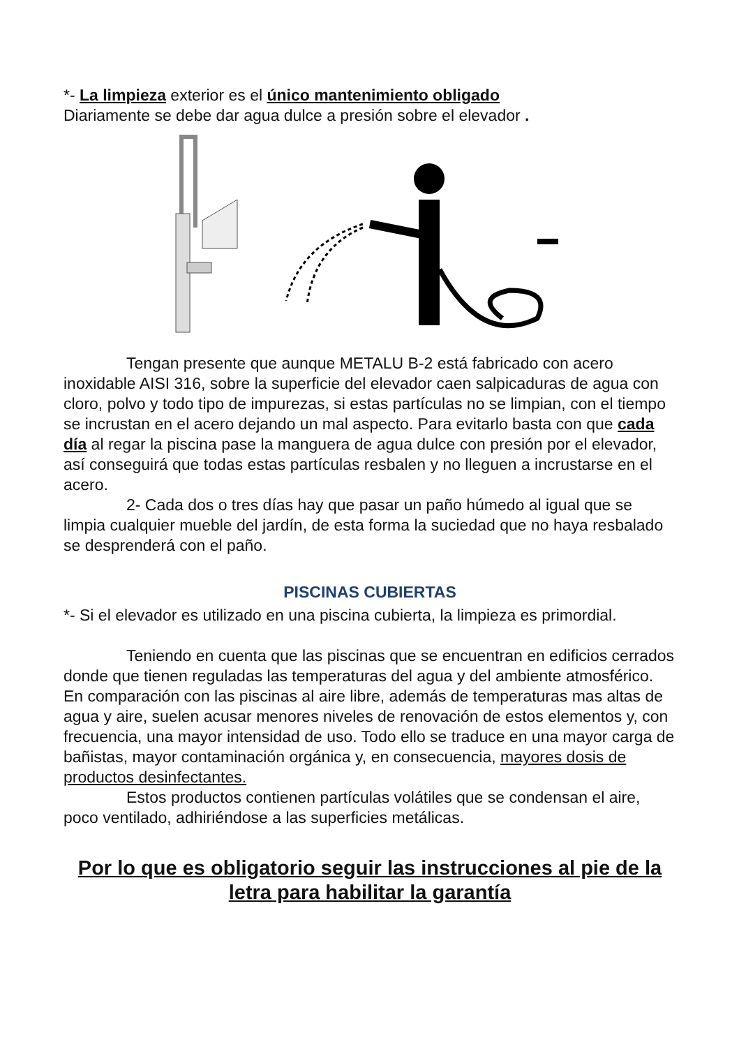*- La limpieza exterior es el único mantenimiento obligado
Diariamente se debe dar agua dulce a presión sobre el elevador .
Tengan presente que aunque METALU B-2 está fabricado con acero inoxidable AISI 316, sobre la superficie del elevador caen salpicaduras de agua con cloro, polvo y todo tipo de impurezas, si estas partículas no se limpian, con el tiempo se incrustan en el acero dejando un mal aspecto. Para evitarlo basta con que cada día al regar la piscina pase la manguera de agua dulce con presión por el elevador, así conseguirá que todas estas partículas resbalen y no lleguen a incrustarse en el acero.
2- Cada dos o tres días hay que pasar un paño húmedo al igual que se limpia cualquier mueble del jardín, de esta forma la suciedad que no haya resbalado se desprenderá con el paño.
PISCINAS CUBIERTAS
*- Si el elevador es utilizado en una piscina cubierta, la limpieza es primordial.
Teniendo en cuenta que las piscinas que se encuentran en edificios cerrados donde que tienen reguladas las temperaturas del agua y del ambiente atmosférico. En comparación con las piscinas al aire libre, además de temperaturas mas altas de agua y aire, suelen acusar menores niveles de renovación de estos elementos y, con frecuencia, una mayor intensidad de uso. Todo ello se traduce en una mayor carga de bañistas, mayor contaminación orgánica y, en consecuencia, mayores dosis de productos desinfectantes.
Estos productos contienen partículas volátiles que se condensan el aire, poco ventilado, adhiriéndose a las superficies metálicas.
Por lo que es obligatorio seguir las instrucciones al pie de la letra para habilitar la garantía